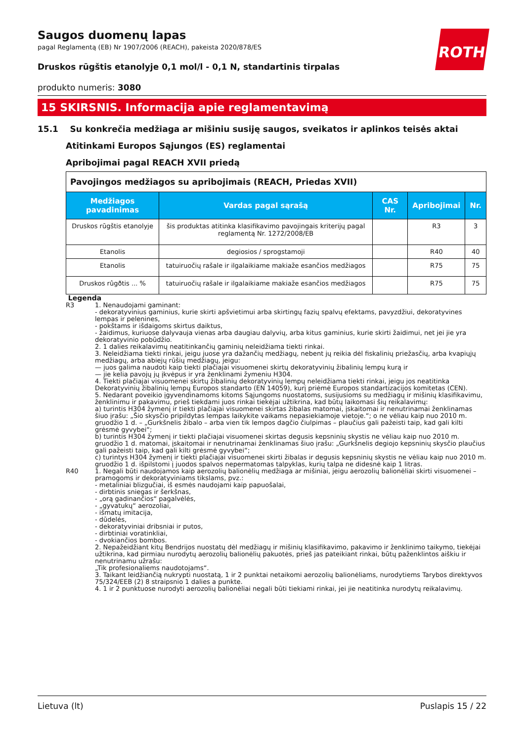ROTH
Saugos duomenų lapas
pagal Reglamentą (EB) Nr 1907/2006 (REACH), pakeista 2020/878/ES
Druskos rūgštis etanolyje 0,1 mol/l - 0,1 N, standartinis tirpalas
produkto numeris: 3080
15 SKIRSNIS. Informacija apie reglamentavimą
15.1 Su konkrečia medžiaga ar mišiniu susiję saugos, sveikatos ir aplinkos teisės aktai
Atitinkami Europos Sąjungos (ES) reglamentai
Apribojimai pagal REACH XVII priedą
| Pavojingos medžiagos su apribojimais (REACH, Priedas XVII) | | | | |
| Medžiagos pavadinimas | Vardas pagal sąrašą | CAS Nr. | Apribojimai | Nr. |
| Druskos rūgštis etanolyje | šis produktas atitinka klasifikavimo pavojingais kriterijų pagal reglamentą Nr. 1272/2008/EB | | R3 | 3 |
| Etanolis | degiosios / sprogstamoji | | R40 | 40 |
| Etanolis | tatuiruočių rašale ir ilgalaikiame makiaže esančios medžiagos | | R75 | 75 |
| Druskos rûgðtis ... % | tatuiruočių rašale ir ilgalaikiame makiaže esančios medžiagos | | R75 | 75 |
Legenda
R3 1. Nenaudojami gaminant:
- dekoratyvinius gaminius, kurie skirti apšvietimui arba skirtingų fazių spalvų efektams, pavyzdžiui, dekoratyvines lempas ir pelenines,
- pokštams ir išdaigoms skirtus daiktus,
- žaidimus, kuriuose dalyvauja vienas arba daugiau dalyvių, arba kitus gaminius, kurie skirti žaidimui, net jei jie yra dekoratyvinio pobūdžio.
2. 1 dalies reikalavimų neatitinkančių gaminių neleidžiama tiekti rinkai.
3. Neleidžiama tiekti rinkai, jeigu juose yra dažančių medžiagų, nebent jų reikia dėl fiskalinių priežasčių, arba kvapiųjų medžiagų, arba abiejų rūšių medžiagų, jeigu:
— juos galima naudoti kaip tiekti plačiajai visuomenei skirtų dekoratyvinių žibalinių lempų kurą ir
— jie kelia pavojų jų įkvėpus ir yra ženklinami žymeniu H304.
4. Tiekti plačiajai visuomenei skirtų žibalinių dekoratyvinių lempų neleidžiama tiekti rinkai, jeigu jos neatitinka Dekoratyvinių žibalinių lempų Europos standarto (EN 14059), kurį priėmė Europos standartizacijos komitetas (CEN).
5. Nedarant poveikio įgyvendinamoms kitoms Sąjungoms nuostatoms, susijusioms su medžiagų ir mišinių klasifikavimu, ženklinimu ir pakavimu, prieš tiekdami juos rinkai tiekėjai užtikrina, kad būtų laikomasi šių reikalavimų:
a) turintis H304 žymenį ir tiekti plačiajai visuomenei skirtas žibalas matomai, įskaitomai ir nenutrinamai ženklinamas šiuo įrašu: „Šio skysčio pripildytas lempas laikykite vaikams nepasiekiamoje vietoje.“; o ne vėliau kaip nuo 2010 m. gruodžio 1 d. – „Gurkšnelis žibalo – arba vien tik lempos dagčio čiulpimas – plaučius gali pažeisti taip, kad gali kilti grėsmė gyvybei“;
b) turintis H304 žymenį ir tiekti plačiajai visuomenei skirtas degusis kepsninių skystis ne vėliau kaip nuo 2010 m. gruodžio 1 d. matomai, įskaitomai ir nenutrinamai ženklinamas šiuo įrašu: „Gurkšnelis degiojo kepsninių skysčio plaučius gali pažeisti taip, kad gali kilti grėsmė gyvybei“;
c) turintys H304 žymenį ir tiekti plačiajai visuomenei skirti žibalas ir degusis kepsninių skystis ne vėliau kaip nuo 2010 m. gruodžio 1 d. išpilstomi į juodos spalvos nepermatomas talpyklas, kurių talpa ne didesnė kaip 1 litras.
R40 1. Negali būti naudojamos kaip aerozolių balionėlių medžiaga ar mišiniai, jeigu aerozolių balionėliai skirti visuomenei – pramogoms ir dekoratyviniams tikslams, pvz.:
- metaliniai blizgučiai, iš esmės naudojami kaip papuošalai,
- dirbtinis sniegas ir šerkšnas,
- „orą gadinančios“ pagalvėlės,
- „gyvatukų“ aerozoliai,
- išmatų imitacija,
- dūdelės,
- dekoratyviniai dribsniai ir putos,
- dirbtiniai voratinkliai,
- dvokiančios bombos.
2. Nepažeidžiant kitų Bendrijos nuostatų dėl medžiagų ir mišinių klasifikavimo, pakavimo ir ženklinimo taikymo, tiekėjai užtikrina, kad pirmiau nurodytų aerozolių balionėlių pakuotės, prieš jas pateikiant rinkai, būtų paženklintos aiškiu ir nenutrinamu užrašu:
„Tik profesionaliems naudotojams“.
3. Taikant leidžiančią nukrypti nuostatą, 1 ir 2 punktai netaikomi aerozolių balionėliams, nurodytiems Tarybos direktyvos 75/324/EEB (2) 8 straipsnio 1 dalies a punkte.
4. 1 ir 2 punktuose nurodyti aerozolių balionėliai negali būti tiekiami rinkai, jei jie neatitinka nurodytų reikalavimų.
Lietuva (lt) Puslapis 15 / 22